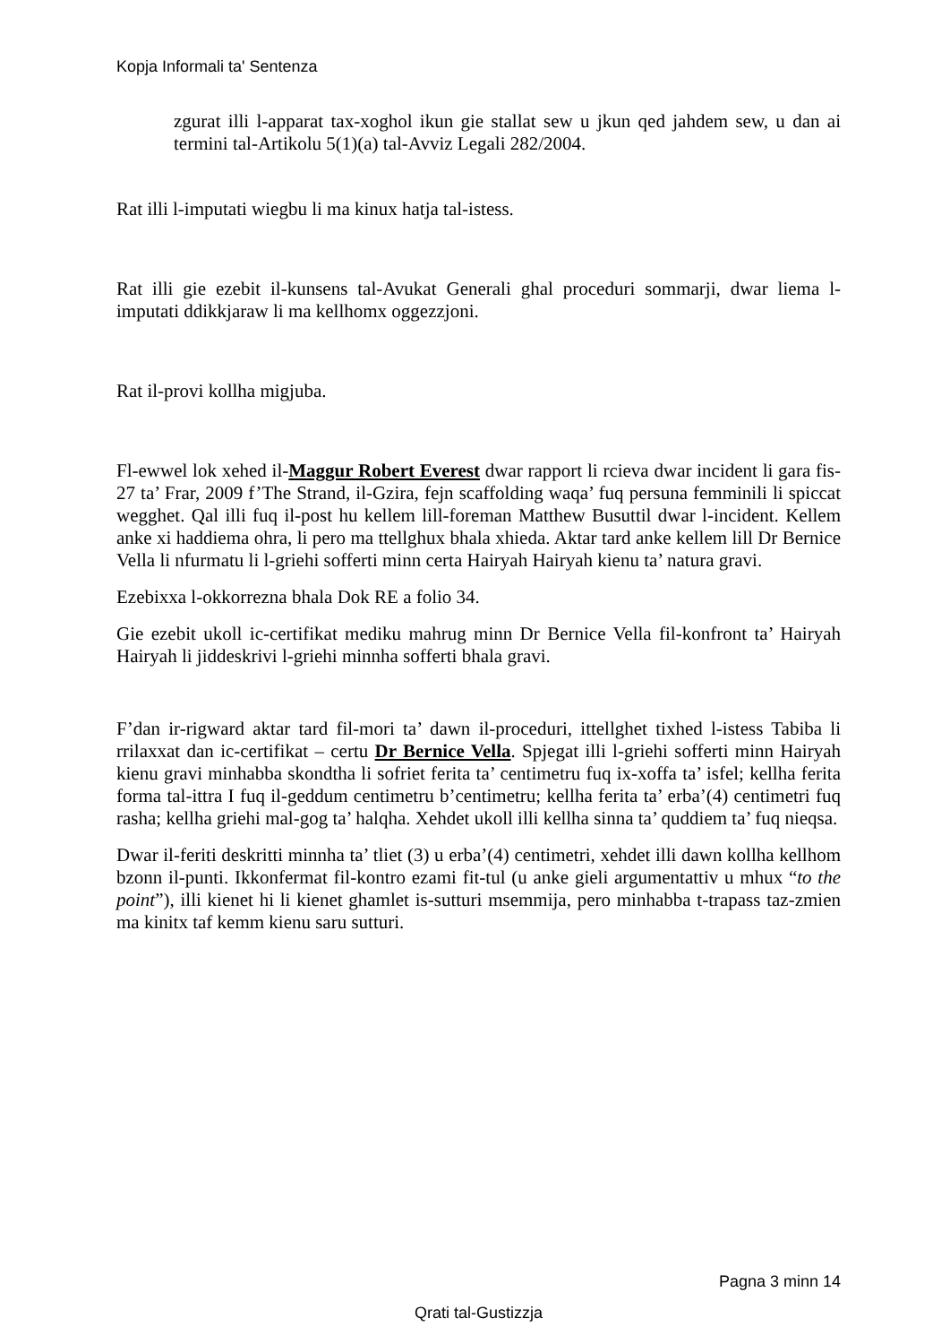Kopja Informali ta' Sentenza
zgurat illi l-apparat tax-xoghol ikun gie stallat sew u jkun qed jahdem sew, u dan ai termini tal-Artikolu 5(1)(a) tal-Avviz Legali 282/2004.
Rat illi l-imputati wiegbu li ma kinux hatja tal-istess.
Rat illi gie ezebit il-kunsens tal-Avukat Generali ghal proceduri sommarji, dwar liema l-imputati ddikkjaraw li ma kellhomx oggezzjoni.
Rat il-provi kollha migjuba.
Fl-ewwel lok xehed il-Maggur Robert Everest dwar rapport li rcieva dwar incident li gara fis-27 ta’ Frar, 2009 f’The Strand, il-Gzira, fejn scaffolding waqa’ fuq persuna femminili li spiccat wegghet. Qal illi fuq il-post hu kellem lill-foreman Matthew Busuttil dwar l-incident. Kellem anke xi haddiema ohra, li pero ma ttellghux bhala xhieda. Aktar tard anke kellem lill Dr Bernice Vella li nfurmatu li l-griehi sofferti minn certa Hairyah Hairyah kienu ta’ natura gravi.
Ezebixxa l-okkorrezna bhala Dok RE a folio 34.
Gie ezebit ukoll ic-certifikat mediku mahrug minn Dr Bernice Vella fil-konfront ta’ Hairyah Hairyah li jiddeskrivi l-griehi minnha sofferti bhala gravi.
F’dan ir-rigward aktar tard fil-mori ta’ dawn il-proceduri, ittellghet tixhed l-istess Tabiba li rrilaxxat dan ic-certifikat – certu Dr Bernice Vella. Spjegat illi l-griehi sofferti minn Hairyah kienu gravi minhabba skondtha li sofriet ferita ta’ centimetru fuq ix-xoffa ta’ isfel; kellha ferita forma tal-ittra I fuq il-geddum centimetru b’centimetru; kellha ferita ta’ erba’(4) centimetri fuq rasha; kellha griehi mal-gog ta’ halqha. Xehdet ukoll illi kellha sinna ta’ quddiem ta’ fuq nieqsa.
Dwar il-feriti deskritti minnha ta’ tliet (3) u erba’(4) centimetri, xehdet illi dawn kollha kellhom bzonn il-punti. Ikkonfermat fil-kontro ezami fit-tul (u anke gieli argumentattiv u mhux “to the point”), illi kienet hi li kienet ghamlet is-sutturi msemmija, pero minhabba t-trapass taz-zmien ma kinitx taf kemm kienu saru sutturi.
Pagna 3 minn 14
Qrati tal-Gustizzja